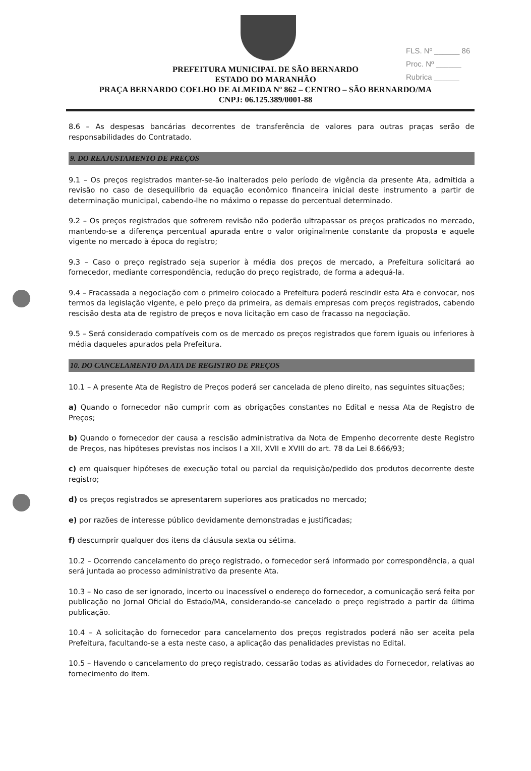FLS. Nº ______ 86
Proc. Nº ______
Rubrica ______
PREFEITURA MUNICIPAL DE SÃO BERNARDO
ESTADO DO MARANHÃO
PRAÇA BERNARDO COELHO DE ALMEIDA Nº 862 – CENTRO – SÃO BERNARDO/MA
CNPJ: 06.125.389/0001-88
8.6 – As despesas bancárias decorrentes de transferência de valores para outras praças serão de responsabilidades do Contratado.
9. DO REAJUSTAMENTO DE PREÇOS
9.1 – Os preços registrados manter-se-ão inalterados pelo período de vigência da presente Ata, admitida a revisão no caso de desequilíbrio da equação econômico financeira inicial deste instrumento a partir de determinação municipal, cabendo-lhe no máximo o repasse do percentual determinado.
9.2 – Os preços registrados que sofrerem revisão não poderão ultrapassar os preços praticados no mercado, mantendo-se a diferença percentual apurada entre o valor originalmente constante da proposta e aquele vigente no mercado à época do registro;
9.3 – Caso o preço registrado seja superior à média dos preços de mercado, a Prefeitura solicitará ao fornecedor, mediante correspondência, redução do preço registrado, de forma a adequá-la.
9.4 – Fracassada a negociação com o primeiro colocado a Prefeitura poderá rescindir esta Ata e convocar, nos termos da legislação vigente, e pelo preço da primeira, as demais empresas com preços registrados, cabendo rescisão desta ata de registro de preços e nova licitação em caso de fracasso na negociação.
9.5 – Será considerado compatíveis com os de mercado os preços registrados que forem iguais ou inferiores à média daqueles apurados pela Prefeitura.
10. DO CANCELAMENTO DA ATA DE REGISTRO DE PREÇOS
10.1 – A presente Ata de Registro de Preços poderá ser cancelada de pleno direito, nas seguintes situações;
a) Quando o fornecedor não cumprir com as obrigações constantes no Edital e nessa Ata de Registro de Preços;
b) Quando o fornecedor der causa a rescisão administrativa da Nota de Empenho decorrente deste Registro de Preços, nas hipóteses previstas nos incisos I a XII, XVII e XVIII do art. 78 da Lei 8.666/93;
c) em quaisquer hipóteses de execução total ou parcial da requisição/pedido dos produtos decorrente deste registro;
d) os preços registrados se apresentarem superiores aos praticados no mercado;
e) por razões de interesse público devidamente demonstradas e justificadas;
f) descumprir qualquer dos itens da cláusula sexta ou sétima.
10.2 – Ocorrendo cancelamento do preço registrado, o fornecedor será informado por correspondência, a qual será juntada ao processo administrativo da presente Ata.
10.3 – No caso de ser ignorado, incerto ou inacessível o endereço do fornecedor, a comunicação será feita por publicação no Jornal Oficial do Estado/MA, considerando-se cancelado o preço registrado a partir da última publicação.
10.4 – A solicitação do fornecedor para cancelamento dos preços registrados poderá não ser aceita pela Prefeitura, facultando-se a esta neste caso, a aplicação das penalidades previstas no Edital.
10.5 – Havendo o cancelamento do preço registrado, cessarão todas as atividades do Fornecedor, relativas ao fornecimento do item.